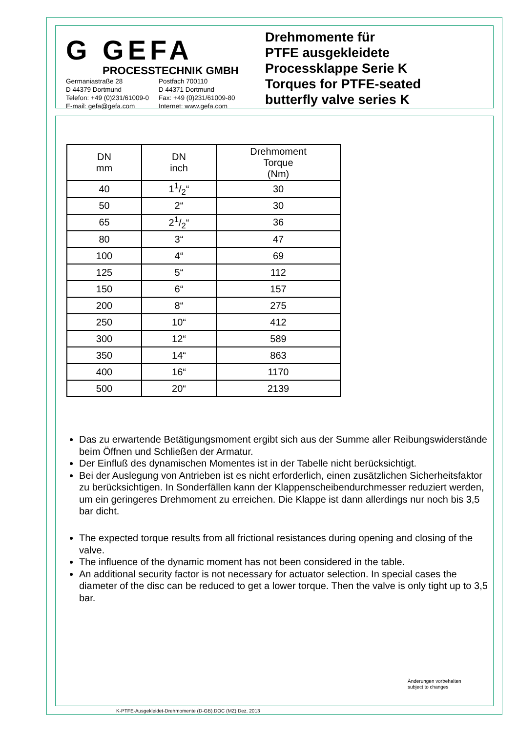G GEFA
PROCESSTECHNIK GMBH
Germaniastraße 28
D 44379 Dortmund
Telefon: +49 (0)231/61009-0
E-mail: gefa@gefa.com
Postfach 700110
D 44371 Dortmund
Fax: +49 (0)231/61009-80
Internet: www.gefa.com
Drehmomente für
PTFE ausgekleidete
Processklappe Serie K
Torques for PTFE-seated
butterfly valve series K
| DN mm | DN inch | Drehmoment Torque (Nm) |
| --- | --- | --- |
| 40 | 11/2“ | 30 |
| 50 | 2“ | 30 |
| 65 | 21/2“ | 36 |
| 80 | 3“ | 47 |
| 100 | 4“ | 69 |
| 125 | 5“ | 112 |
| 150 | 6“ | 157 |
| 200 | 8“ | 275 |
| 250 | 10“ | 412 |
| 300 | 12“ | 589 |
| 350 | 14“ | 863 |
| 400 | 16“ | 1170 |
| 500 | 20“ | 2139 |
Das zu erwartende Betätigungsmoment ergibt sich aus der Summe aller Reibungswiderstände beim Öffnen und Schließen der Armatur.
Der Einfluß des dynamischen Momentes ist in der Tabelle nicht berücksichtigt.
Bei der Auslegung von Antrieben ist es nicht erforderlich, einen zusätzlichen Sicherheitsfaktor zu berücksichtigen. In Sonderfällen kann der Klappenscheibendurchmesser reduziert werden, um ein geringeres Drehmoment zu erreichen. Die Klappe ist dann allerdings nur noch bis 3,5 bar dicht.
The expected torque results from all frictional resistances during opening and closing of the valve.
The influence of the dynamic moment has not been considered in the table.
An additional security factor is not necessary for actuator selection. In special cases the diameter of the disc can be reduced to get a lower torque. Then the valve is only tight up to 3,5 bar.
Änderungen vorbehalten
subject to changes
K-PTFE-Ausgekleidet-Drehmomente (D-GB).DOC (MZ) Dez. 2013